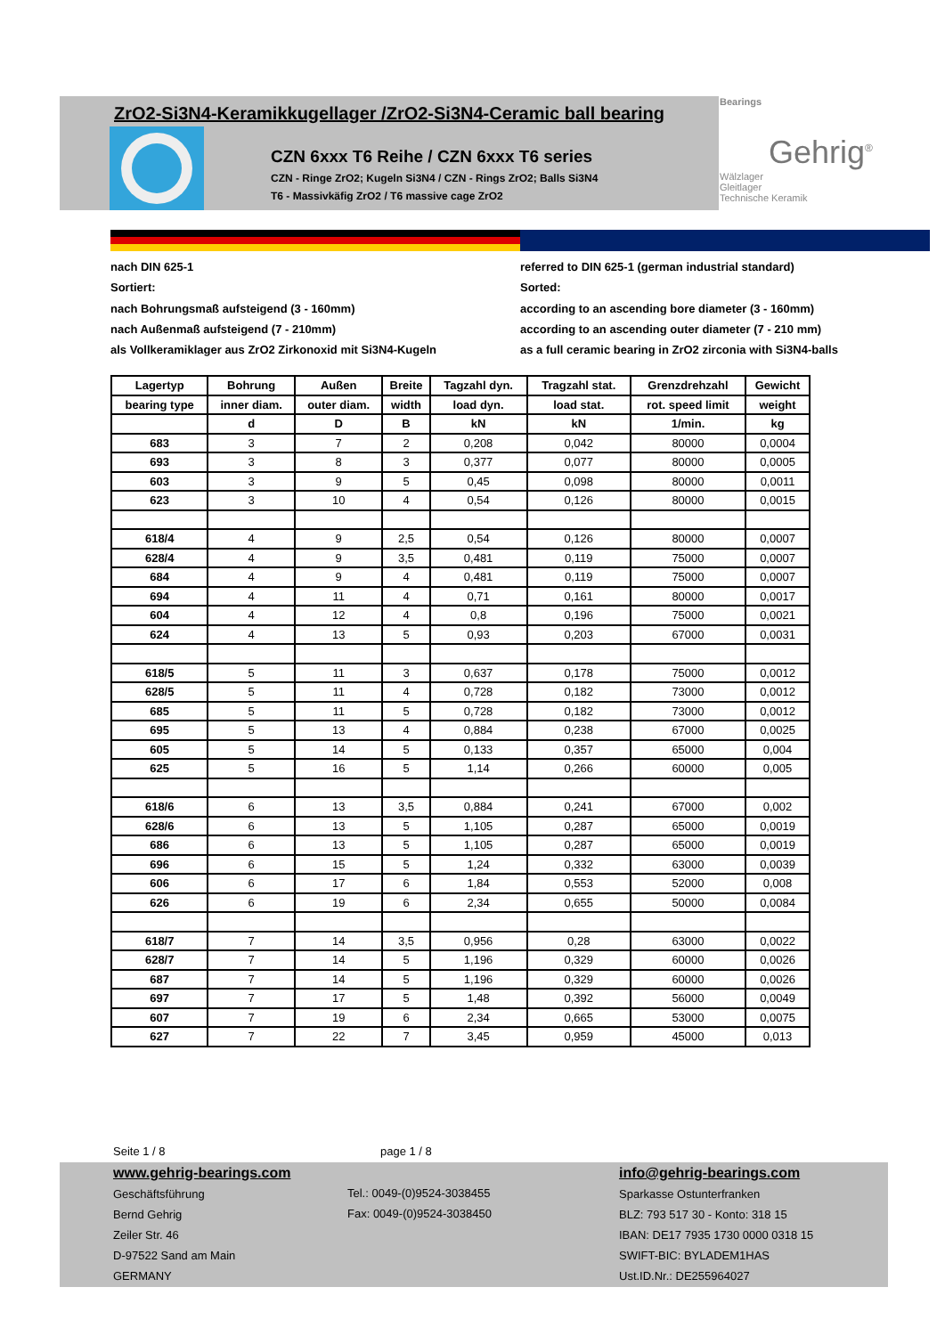ZrO2-Si3N4-Keramikkugellager /ZrO2-Si3N4-Ceramic ball bearing
CZN 6xxx T6 Reihe / CZN 6xxx T6 series
CZN - Ringe ZrO2; Kugeln Si3N4 / CZN - Rings ZrO2; Balls Si3N4
T6 - Massivkäfig ZrO2 / T6 massive cage ZrO2
Bearings
Gehrig<sup>®</sup>
Wälzlager
Gleitlager
Technische Keramik
nach DIN 625-1
Sortiert:
nach Bohrungsmaß aufsteigend (3 - 160mm)
nach Außenmaß aufsteigend (7 - 210mm)
als Vollkeramiklager aus ZrO2 Zirkonoxid mit Si3N4-Kugeln
referred to DIN 625-1 (german industrial standard)
Sorted:
according to an ascending bore diameter (3 - 160mm)
according to an ascending outer diameter (7 - 210 mm)
as a full ceramic bearing in ZrO2 zirconia with Si3N4-balls
| Lagertyp | Bohrung | Außen | Breite | Tagzahl dyn. | Tragzahl stat. | Grenzdrehzahl | Gewicht |
| --- | --- | --- | --- | --- | --- | --- | --- |
| bearing type | inner diam. | outer diam. | width | load dyn. | load stat. | rot. speed limit | weight |
| | d | D | B | kN | kN | 1/min. | kg |
| 683 | 3 | 7 | 2 | 0,208 | 0,042 | 80000 | 0,0004 |
| 693 | 3 | 8 | 3 | 0,377 | 0,077 | 80000 | 0,0005 |
| 603 | 3 | 9 | 5 | 0,45 | 0,098 | 80000 | 0,0011 |
| 623 | 3 | 10 | 4 | 0,54 | 0,126 | 80000 | 0,0015 |
| 618/4 | 4 | 9 | 2,5 | 0,54 | 0,126 | 80000 | 0,0007 |
| 628/4 | 4 | 9 | 3,5 | 0,481 | 0,119 | 75000 | 0,0007 |
| 684 | 4 | 9 | 4 | 0,481 | 0,119 | 75000 | 0,0007 |
| 694 | 4 | 11 | 4 | 0,71 | 0,161 | 80000 | 0,0017 |
| 604 | 4 | 12 | 4 | 0,8 | 0,196 | 75000 | 0,0021 |
| 624 | 4 | 13 | 5 | 0,93 | 0,203 | 67000 | 0,0031 |
| 618/5 | 5 | 11 | 3 | 0,637 | 0,178 | 75000 | 0,0012 |
| 628/5 | 5 | 11 | 4 | 0,728 | 0,182 | 73000 | 0,0012 |
| 685 | 5 | 11 | 5 | 0,728 | 0,182 | 73000 | 0,0012 |
| 695 | 5 | 13 | 4 | 0,884 | 0,238 | 67000 | 0,0025 |
| 605 | 5 | 14 | 5 | 0,133 | 0,357 | 65000 | 0,004 |
| 625 | 5 | 16 | 5 | 1,14 | 0,266 | 60000 | 0,005 |
| 618/6 | 6 | 13 | 3,5 | 0,884 | 0,241 | 67000 | 0,002 |
| 628/6 | 6 | 13 | 5 | 1,105 | 0,287 | 65000 | 0,0019 |
| 686 | 6 | 13 | 5 | 1,105 | 0,287 | 65000 | 0,0019 |
| 696 | 6 | 15 | 5 | 1,24 | 0,332 | 63000 | 0,0039 |
| 606 | 6 | 17 | 6 | 1,84 | 0,553 | 52000 | 0,008 |
| 626 | 6 | 19 | 6 | 2,34 | 0,655 | 50000 | 0,0084 |
| 618/7 | 7 | 14 | 3,5 | 0,956 | 0,28 | 63000 | 0,0022 |
| 628/7 | 7 | 14 | 5 | 1,196 | 0,329 | 60000 | 0,0026 |
| 687 | 7 | 14 | 5 | 1,196 | 0,329 | 60000 | 0,0026 |
| 697 | 7 | 17 | 5 | 1,48 | 0,392 | 56000 | 0,0049 |
| 607 | 7 | 19 | 6 | 2,34 | 0,665 | 53000 | 0,0075 |
| 627 | 7 | 22 | 7 | 3,45 | 0,959 | 45000 | 0,013 |
Seite 1 / 8 page 1 / 8
www.gehrig-bearings.com
Geschäftsführung
Bernd Gehrig
Zeiler Str. 46
D-97522 Sand am Main
GERMANY
Tel.: 0049-(0)9524-3038455
Fax: 0049-(0)9524-3038450
info@gehrig-bearings.com
Sparkasse Ostunterfranken
BLZ: 793 517 30 - Konto: 318 15
IBAN: DE17 7935 1730 0000 0318 15
SWIFT-BIC: BYLADEM1HAS
Ust.ID.Nr.: DE255964027